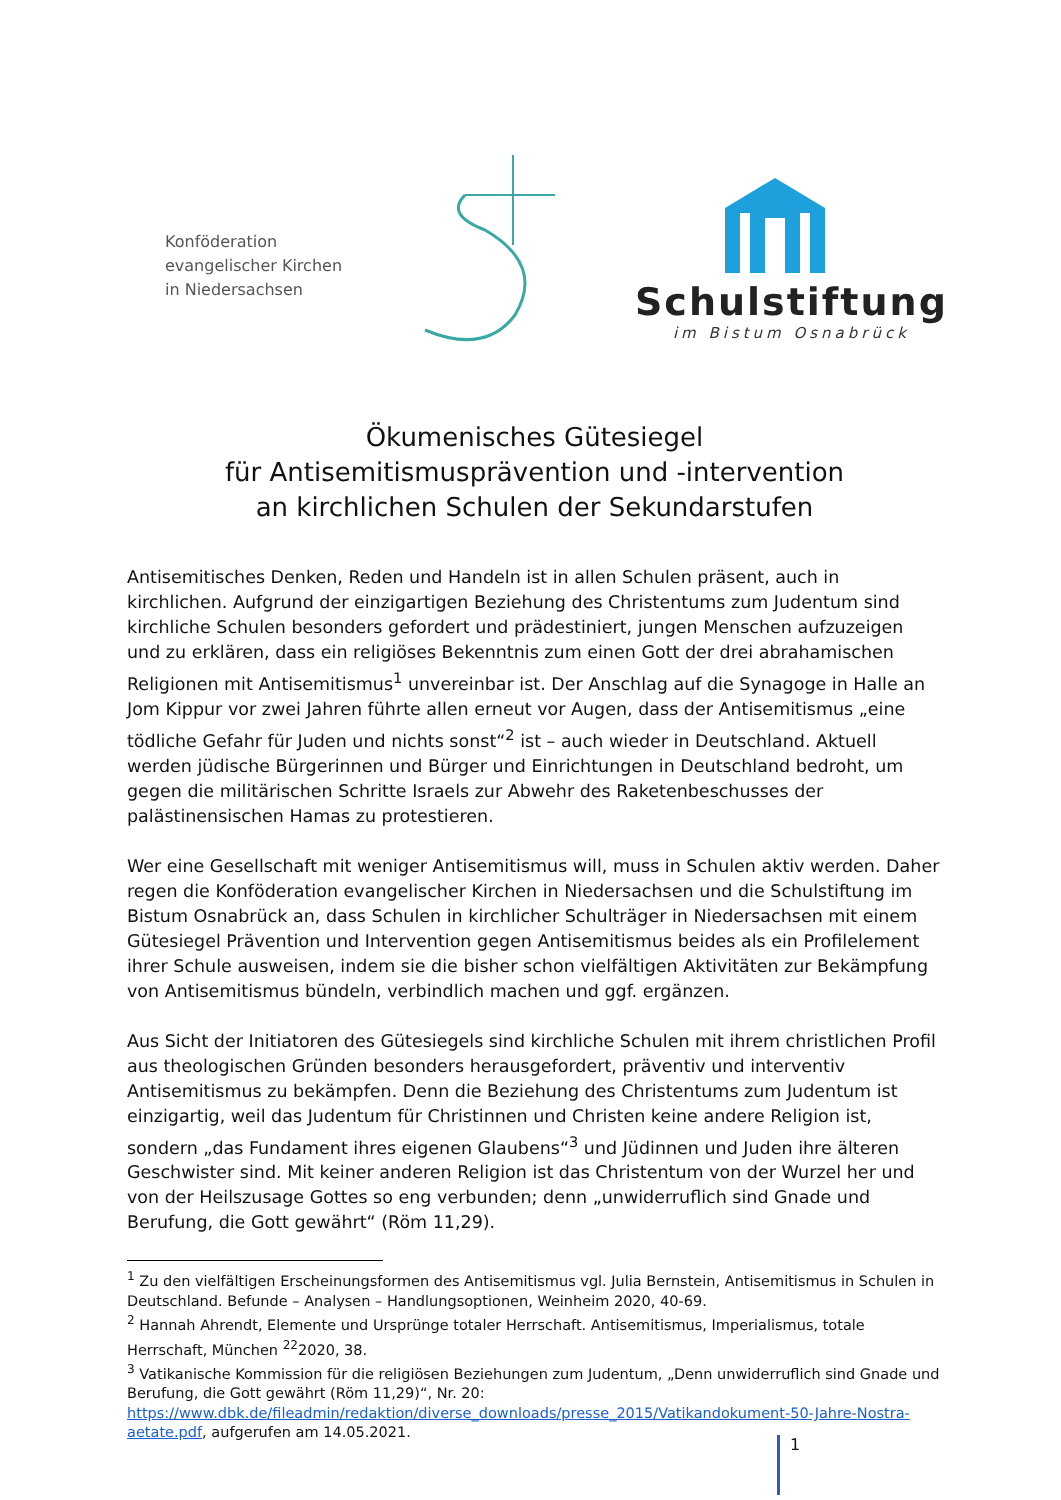Konföderation
evangelischer Kirchen
in Niedersachsen
Schulstiftung
im Bistum Osnabrück
Ökumenisches Gütesiegel
für Antisemitismusprävention und -intervention
an kirchlichen Schulen der Sekundarstufen
Antisemitisches Denken, Reden und Handeln ist in allen Schulen präsent, auch in kirchlichen. Aufgrund der einzigartigen Beziehung des Christentums zum Judentum sind kirchliche Schulen besonders gefordert und prädestiniert, jungen Menschen aufzuzeigen und zu erklären, dass ein religiöses Bekenntnis zum einen Gott der drei abrahamischen Religionen mit Antisemitismus<sup>1</sup> unvereinbar ist. Der Anschlag auf die Synagoge in Halle an Jom Kippur vor zwei Jahren führte allen erneut vor Augen, dass der Antisemitismus „eine tödliche Gefahr für Juden und nichts sonst“<sup>2</sup> ist – auch wieder in Deutschland. Aktuell werden jüdische Bürgerinnen und Bürger und Einrichtungen in Deutschland bedroht, um gegen die militärischen Schritte Israels zur Abwehr des Raketenbeschusses der palästinensischen Hamas zu protestieren.
Wer eine Gesellschaft mit weniger Antisemitismus will, muss in Schulen aktiv werden. Daher regen die Konföderation evangelischer Kirchen in Niedersachsen und die Schulstiftung im Bistum Osnabrück an, dass Schulen in kirchlicher Schulträger in Niedersachsen mit einem Gütesiegel Prävention und Intervention gegen Antisemitismus beides als ein Profilelement ihrer Schule ausweisen, indem sie die bisher schon vielfältigen Aktivitäten zur Bekämpfung von Antisemitismus bündeln, verbindlich machen und ggf. ergänzen.
Aus Sicht der Initiatoren des Gütesiegels sind kirchliche Schulen mit ihrem christlichen Profil aus theologischen Gründen besonders herausgefordert, präventiv und interventiv Antisemitismus zu bekämpfen. Denn die Beziehung des Christentums zum Judentum ist einzigartig, weil das Judentum für Christinnen und Christen keine andere Religion ist, sondern „das Fundament ihres eigenen Glaubens“<sup>3</sup> und Jüdinnen und Juden ihre älteren Geschwister sind. Mit keiner anderen Religion ist das Christentum von der Wurzel her und von der Heilszusage Gottes so eng verbunden; denn „unwiderruflich sind Gnade und Berufung, die Gott gewährt“ (Röm 11,29).
<sup>1</sup> Zu den vielfältigen Erscheinungsformen des Antisemitismus vgl. Julia Bernstein, Antisemitismus in Schulen in Deutschland. Befunde – Analysen – Handlungsoptionen, Weinheim 2020, 40-69.
<sup>2</sup> Hannah Ahrendt, Elemente und Ursprünge totaler Herrschaft. Antisemitismus, Imperialismus, totale Herrschaft, München <sup>22</sup>2020, 38.
<sup>3</sup> Vatikanische Kommission für die religiösen Beziehungen zum Judentum, „Denn unwiderruflich sind Gnade und Berufung, die Gott gewährt (Röm 11,29)“, Nr. 20: https://www.dbk.de/fileadmin/redaktion/diverse_downloads/presse_2015/Vatikandokument-50-Jahre-Nostra-aetate.pdf, aufgerufen am 14.05.2021.
1